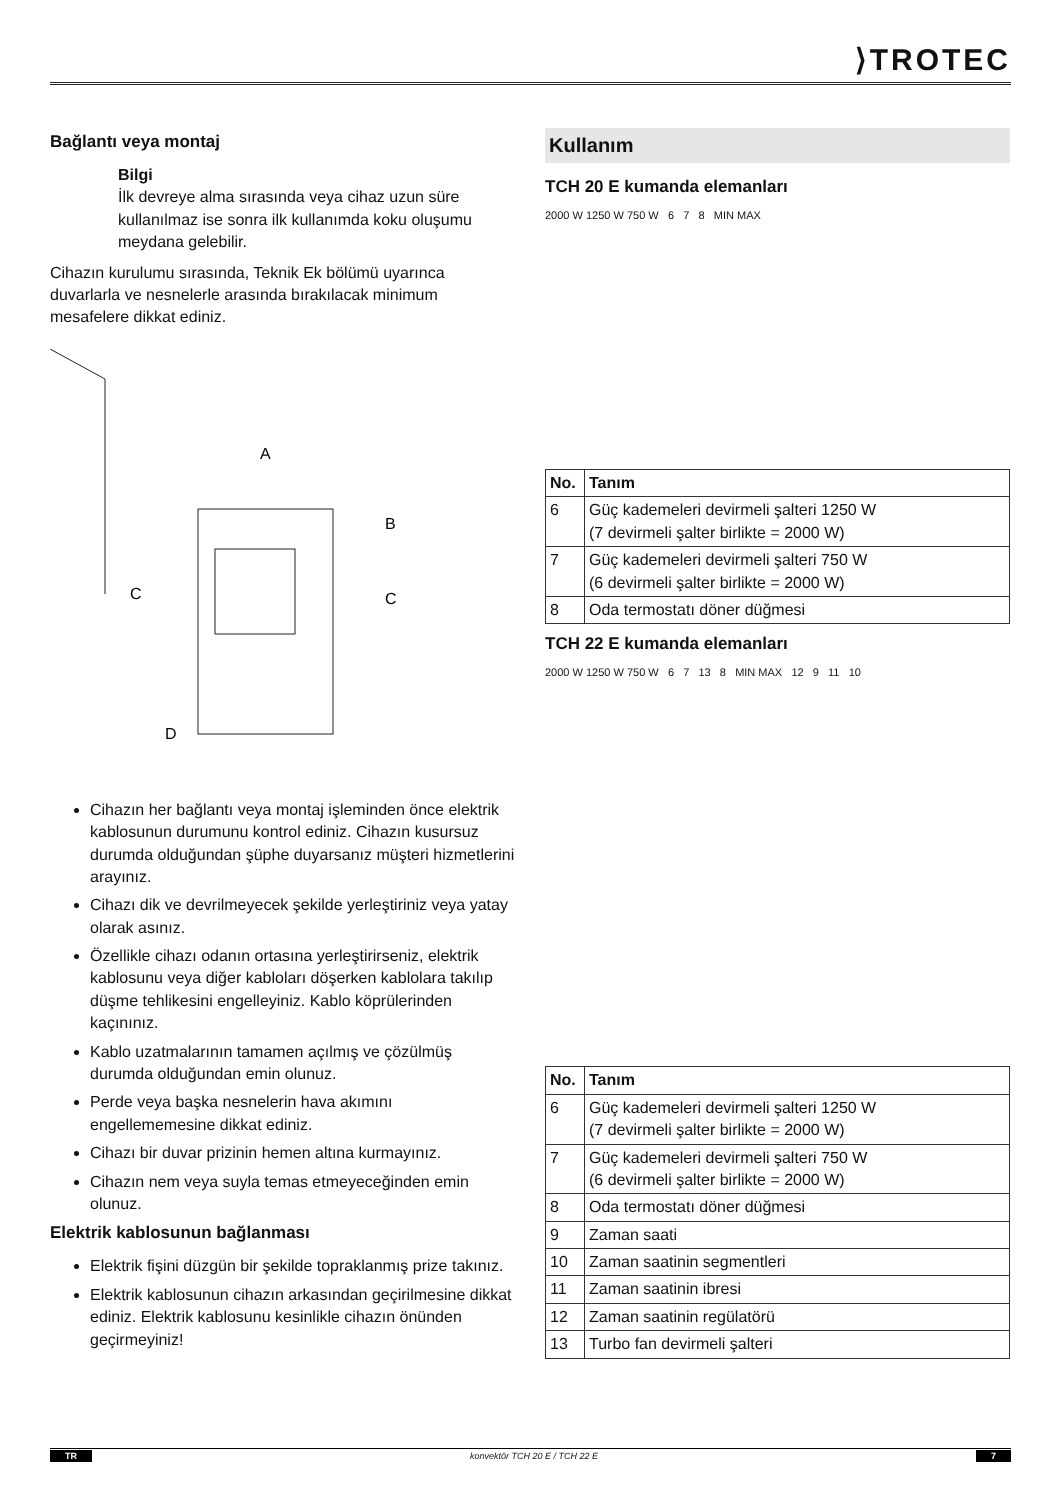⟩TROTEC
Bağlantı veya montaj
Bilgi
İlk devreye alma sırasında veya cihaz uzun süre kullanılmaz ise sonra ilk kullanımda koku oluşumu meydana gelebilir.
Cihazın kurulumu sırasında, Teknik Ek bölümü uyarınca duvarlarla ve nesnelerle arasında bırakılacak minimum mesafelere dikkat ediniz.
A
B
C
C
D
Cihazın her bağlantı veya montaj işleminden önce elektrik kablosunun durumunu kontrol ediniz. Cihazın kusursuz durumda olduğundan şüphe duyarsanız müşteri hizmetlerini arayınız.
Cihazı dik ve devrilmeyecek şekilde yerleştiriniz veya yatay olarak asınız.
Özellikle cihazı odanın ortasına yerleştirirseniz, elektrik kablosunu veya diğer kabloları döşerken kablolara takılıp düşme tehlikesini engelleyiniz. Kablo köprülerinden kaçınınız.
Kablo uzatmalarının tamamen açılmış ve çözülmüş durumda olduğundan emin olunuz.
Perde veya başka nesnelerin hava akımını engellememesine dikkat ediniz.
Cihazı bir duvar prizinin hemen altına kurmayınız.
Cihazın nem veya suyla temas etmeyeceğinden emin olunuz.
Elektrik kablosunun bağlanması
Elektrik fişini düzgün bir şekilde topraklanmış prize takınız.
Elektrik kablosunun cihazın arkasından geçirilmesine dikkat ediniz. Elektrik kablosunu kesinlikle cihazın önünden geçirmeyiniz!
Kullanım
TCH 20 E kumanda elemanları
2000 W 1250 W 750 W 6 7 8 MIN MAX
| No. | Tanım |
| --- | --- |
| 6 | Güç kademeleri devirmeli şalteri 1250 W (7 devirmeli şalter birlikte = 2000 W) |
| 7 | Güç kademeleri devirmeli şalteri 750 W (6 devirmeli şalter birlikte = 2000 W) |
| 8 | Oda termostatı döner düğmesi |
TCH 22 E kumanda elemanları
2000 W 1250 W 750 W 6 7 13 8 MIN MAX 12 9 11 10
| No. | Tanım |
| --- | --- |
| 6 | Güç kademeleri devirmeli şalteri 1250 W (7 devirmeli şalter birlikte = 2000 W) |
| 7 | Güç kademeleri devirmeli şalteri 750 W (6 devirmeli şalter birlikte = 2000 W) |
| 8 | Oda termostatı döner düğmesi |
| 9 | Zaman saati |
| 10 | Zaman saatinin segmentleri |
| 11 | Zaman saatinin ibresi |
| 12 | Zaman saatinin regülatörü |
| 13 | Turbo fan devirmeli şalteri |
TR konvektör TCH 20 E / TCH 22 E 7